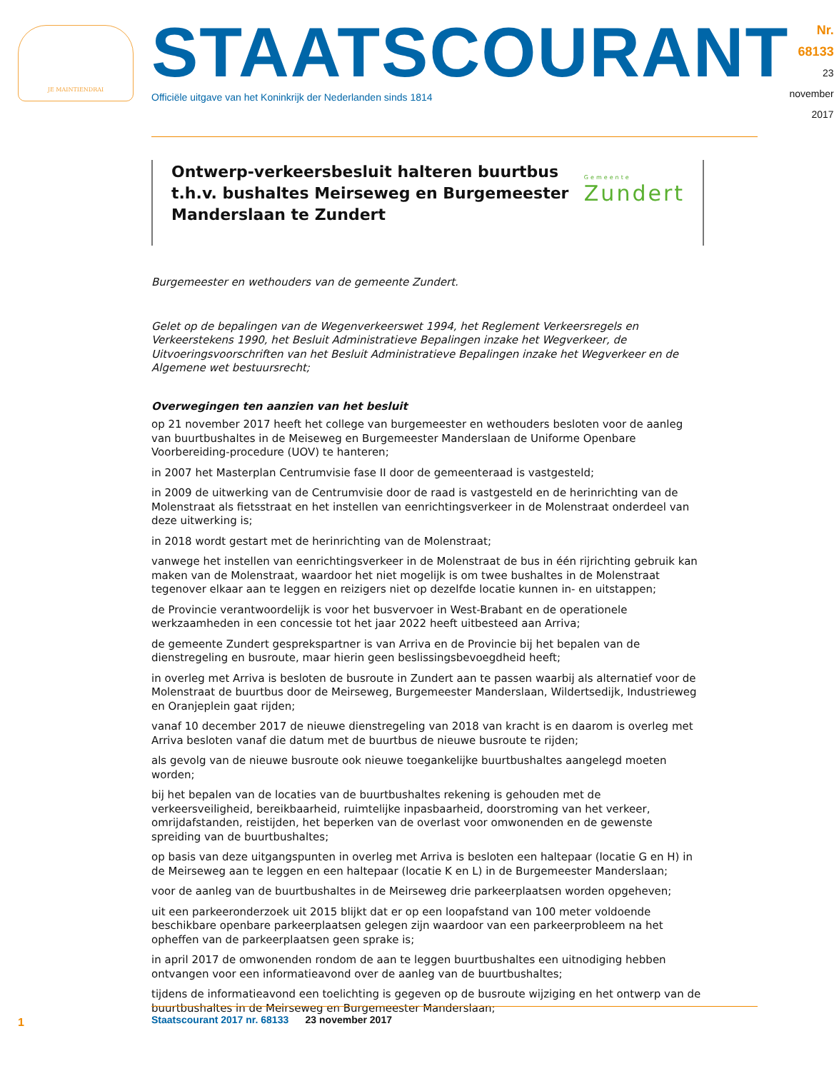JE MAINTIENDRAI
STAATSCOURANT
Officiële uitgave van het Koninkrijk der Nederlanden sinds 1814
Nr. 68133
23 november
2017
Ontwerp-verkeersbesluit halteren buurtbus t.h.v. bushaltes Meirseweg en Burgemeester Manderslaan te Zundert
Gemeente
Zundert
Burgemeester en wethouders van de gemeente Zundert.
Gelet op de bepalingen van de Wegenverkeerswet 1994, het Reglement Verkeersregels en Verkeerstekens 1990, het Besluit Administratieve Bepalingen inzake het Wegverkeer, de Uitvoeringsvoorschriften van het Besluit Administratieve Bepalingen inzake het Wegverkeer en de Algemene wet bestuursrecht;
Overwegingen ten aanzien van het besluit
op 21 november 2017 heeft het college van burgemeester en wethouders besloten voor de aanleg van buurtbushaltes in de Meiseweg en Burgemeester Manderslaan de Uniforme Openbare Voorbereiding-procedure (UOV) te hanteren;
in 2007 het Masterplan Centrumvisie fase II door de gemeenteraad is vastgesteld;
in 2009 de uitwerking van de Centrumvisie door de raad is vastgesteld en de herinrichting van de Molenstraat als fietsstraat en het instellen van eenrichtingsverkeer in de Molenstraat onderdeel van deze uitwerking is;
in 2018 wordt gestart met de herinrichting van de Molenstraat;
vanwege het instellen van eenrichtingsverkeer in de Molenstraat de bus in één rijrichting gebruik kan maken van de Molenstraat, waardoor het niet mogelijk is om twee bushaltes in de Molenstraat tegenover elkaar aan te leggen en reizigers niet op dezelfde locatie kunnen in- en uitstappen;
de Provincie verantwoordelijk is voor het busvervoer in West-Brabant en de operationele werkzaamheden in een concessie tot het jaar 2022 heeft uitbesteed aan Arriva;
de gemeente Zundert gesprekspartner is van Arriva en de Provincie bij het bepalen van de dienstregeling en busroute, maar hierin geen beslissingsbevoegdheid heeft;
in overleg met Arriva is besloten de busroute in Zundert aan te passen waarbij als alternatief voor de Molenstraat de buurtbus door de Meirseweg, Burgemeester Manderslaan, Wildertsedijk, Industrieweg en Oranjeplein gaat rijden;
vanaf 10 december 2017 de nieuwe dienstregeling van 2018 van kracht is en daarom is overleg met Arriva besloten vanaf die datum met de buurtbus de nieuwe busroute te rijden;
als gevolg van de nieuwe busroute ook nieuwe toegankelijke buurtbushaltes aangelegd moeten worden;
bij het bepalen van de locaties van de buurtbushaltes rekening is gehouden met de verkeersveiligheid, bereikbaarheid, ruimtelijke inpasbaarheid, doorstroming van het verkeer, omrijdafstanden, reistijden, het beperken van de overlast voor omwonenden en de gewenste spreiding van de buurtbushaltes;
op basis van deze uitgangspunten in overleg met Arriva is besloten een haltepaar (locatie G en H) in de Meirseweg aan te leggen en een haltepaar (locatie K en L) in de Burgemeester Manderslaan;
voor de aanleg van de buurtbushaltes in de Meirseweg drie parkeerplaatsen worden opgeheven;
uit een parkeeronderzoek uit 2015 blijkt dat er op een loopafstand van 100 meter voldoende beschikbare openbare parkeerplaatsen gelegen zijn waardoor van een parkeerprobleem na het opheffen van de parkeerplaatsen geen sprake is;
in april 2017 de omwonenden rondom de aan te leggen buurtbushaltes een uitnodiging hebben ontvangen voor een informatieavond over de aanleg van de buurtbushaltes;
tijdens de informatieavond een toelichting is gegeven op de busroute wijziging en het ontwerp van de buurtbushaltes in de Meirseweg en Burgemeester Manderslaan;
1
Staatscourant 2017 nr. 68133 23 november 2017